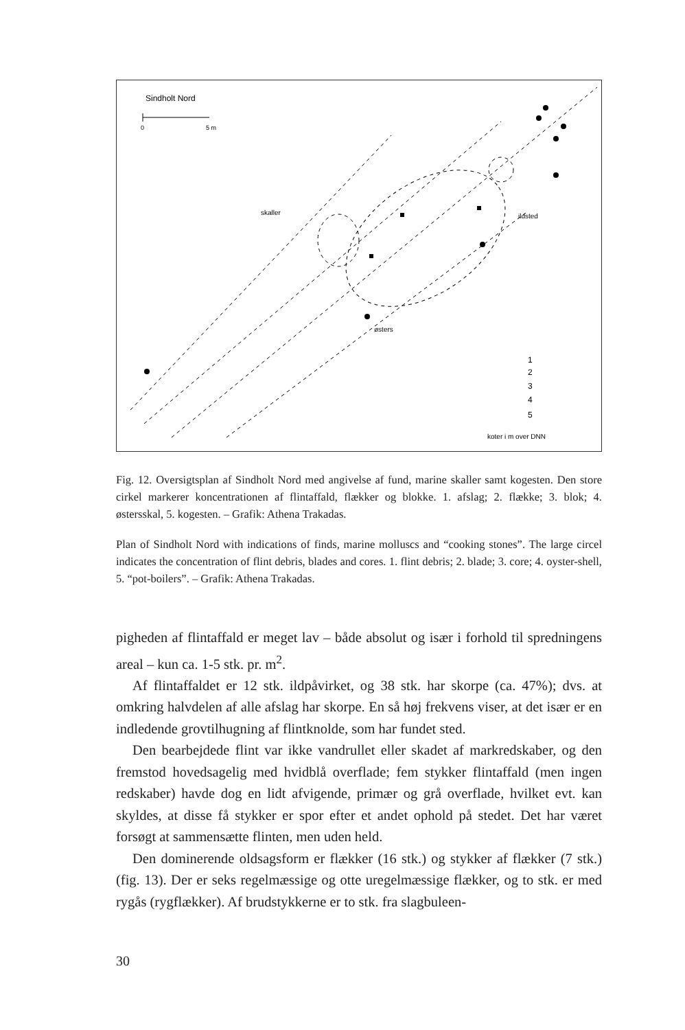Sindholt Nord
0
5 m
skaller
ildsted
østers
1
2
3
4
5
koter i m over DNN
Fig. 12. Oversigtsplan af Sindholt Nord med angivelse af fund, marine skaller samt kogesten. Den store cirkel markerer koncentrationen af flintaffald, flækker og blokke. 1. afslag; 2. flække; 3. blok; 4. østersskal, 5. kogesten. – Grafik: Athena Trakadas.
Plan of Sindholt Nord with indications of finds, marine molluscs and “cooking stones”. The large circel indicates the concentration of flint debris, blades and cores. 1. flint debris; 2. blade; 3. core; 4. oyster-shell, 5. “pot-boilers”. – Grafik: Athena Trakadas.
pigheden af flintaffald er meget lav – både absolut og især i forhold til spredningens areal – kun ca. 1-5 stk. pr. m<sup>2</sup>.
Af flintaffaldet er 12 stk. ildpåvirket, og 38 stk. har skorpe (ca. 47%); dvs. at omkring halvdelen af alle afslag har skorpe. En så høj frekvens viser, at det især er en indledende grovtilhugning af flintknolde, som har fundet sted.
Den bearbejdede flint var ikke vandrullet eller skadet af markredskaber, og den fremstod hovedsagelig med hvidblå overflade; fem stykker flintaffald (men ingen redskaber) havde dog en lidt afvigende, primær og grå overflade, hvilket evt. kan skyldes, at disse få stykker er spor efter et andet ophold på stedet. Det har været forsøgt at sammensætte flinten, men uden held.
Den dominerende oldsagsform er flækker (16 stk.) og stykker af flækker (7 stk.) (fig. 13). Der er seks regelmæssige og otte uregelmæssige flækker, og to stk. er med rygås (rygflækker). Af brudstykkerne er to stk. fra slagbuleen-
30